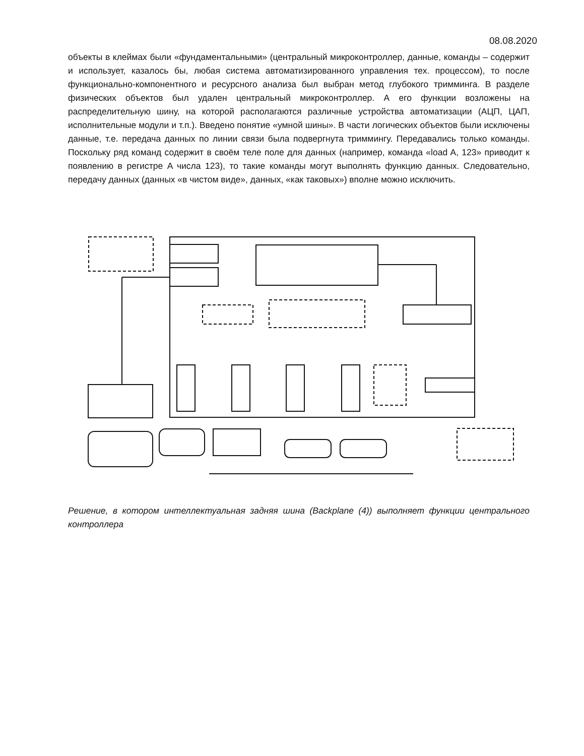08.08.2020
объекты в клеймах были «фундаментальными» (центральный микроконтроллер, данные, команды – содержит и использует, казалось бы, любая система автоматизированного управления тех. процессом), то после функционально-компонентного и ресурсного анализа был выбран метод глубокого тримминга. В разделе физических объектов был удален центральный микроконтроллер. А его функции возложены на распределительную шину, на которой располагаются различные устройства автоматизации (АЦП, ЦАП, исполнительные модули и т.п.). Введено понятие «умной шины». В части логических объектов были исключены данные, т.е. передача данных по линии связи была подвергнута триммингу. Передавались только команды. Поскольку ряд команд содержит в своём теле поле для данных (например, команда «load A, 123» приводит к появлению в регистре A числа 123), то такие команды могут выполнять функцию данных. Следовательно, передачу данных (данных «в чистом виде», данных, «как таковых») вполне можно исключить.
Решение, в котором интеллектуальная задняя шина (Backplane (4)) выполняет функции центрального контроллера